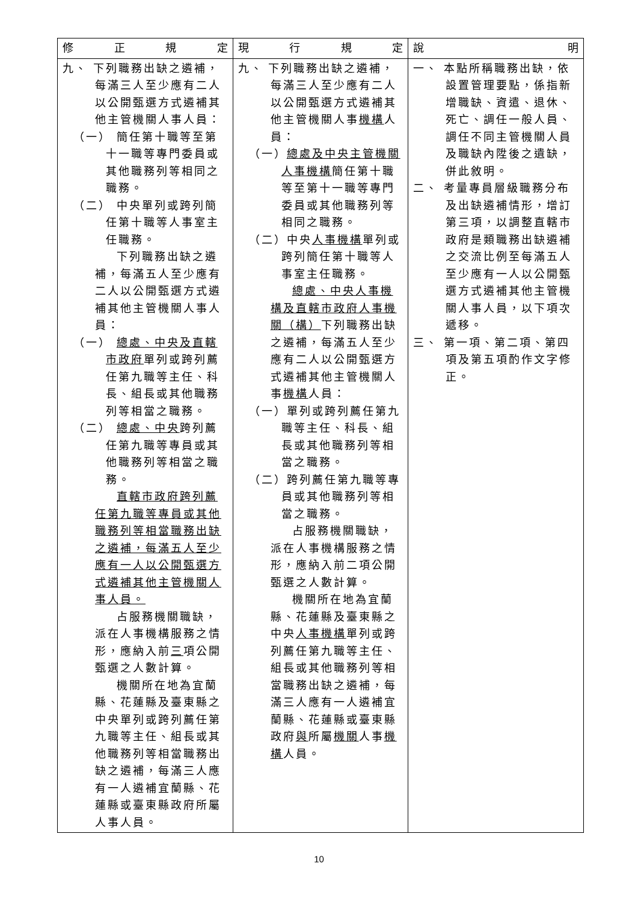| 修 正 規 定 | 現 行 規 定 | 說 明 |
| --- | --- | --- |
| 九、 下列職務出缺之遴補，每滿三人至少應有二人以公開甄選方式遴補其他主管機關人事人員： （一） 簡任第十職等至第十一職等專門委員或其他職務列等相同之職務。 （二） 中央單列或跨列簡任第十職等人事室主任職務。 下列職務出缺之遴補，每滿五人至少應有二人以公開甄選方式遴補其他主管機關人事人員： （一） 總處、中央及直轄市政府 單列或跨列薦任第九職等主任、科長、組長或其他職務列等相當之職務。 （二） 總處、中央 跨列薦任第九職等專員或其他職務列等相當之職務。 直轄市政府跨列薦任第九職等專員或其他職務列等相當職務出缺之遴補，每滿五人至少應有一人以公開甄選方式遴補其他主管機關人事人員。 占服務機關職缺，派在人事機構服務之情形，應納入前 三 項公開甄選之人數計算。 機關所在地為宜蘭縣、花蓮縣及臺東縣之中央單列或跨列薦任第九職等主任、組長或其他職務列等相當職務出缺之遴補，每滿三人應有一人遴補宜蘭縣、花蓮縣或臺東縣政府所屬人事人員。 | 九、 下列職務出缺之遴補，每滿三人至少應有二人以公開甄選方式遴補其他主管機關人事 機構 人員： （一） 總處及中央主管機關人事機構 簡任第十職等至第十一職等專門委員或其他職務列等相同之職務。 （二）中央 人事機構 單列或跨列簡任第十職等人事室主任職務。 總處、中央人事機構及直轄市政府人事機關（構） 下列職務出缺之遴補，每滿五人至少應有二人以公開甄選方式遴補其他主管機關人事 機構 人員： （一）單列或跨列薦任第九職等主任、科長、組長或其他職務列等相當之職務。 （二）跨列薦任第九職等專員或其他職務列等相當之職務。 占服務機關職缺，派在人事機構服務之情形，應納入前二項公開甄選之人數計算。 機關所在地為宜蘭縣、花蓮縣及臺東縣之中央 人事機構 單列或跨列薦任第九職等主任、組長或其他職務列等相當職務出缺之遴補，每滿三人應有一人遴補宜蘭縣、花蓮縣或臺東縣政府 與 所屬 機關 人事 機構 人員。 | 一、 本點所稱職務出缺，依設置管理要點，係指新增職缺、資遣、退休、死亡、調任一般人員、調任不同主管機關人員及職缺內陞後之遺缺，併此敘明。 二、 考量專員層級職務分布及出缺遴補情形，增訂第三項，以調整直轄市政府是類職務出缺遴補之交流比例至每滿五人至少應有一人以公開甄選方式遴補其他主管機關人事人員，以下項次遞移。 三、 第一項、第二項、第四項及第五項酌作文字修正。 |
10